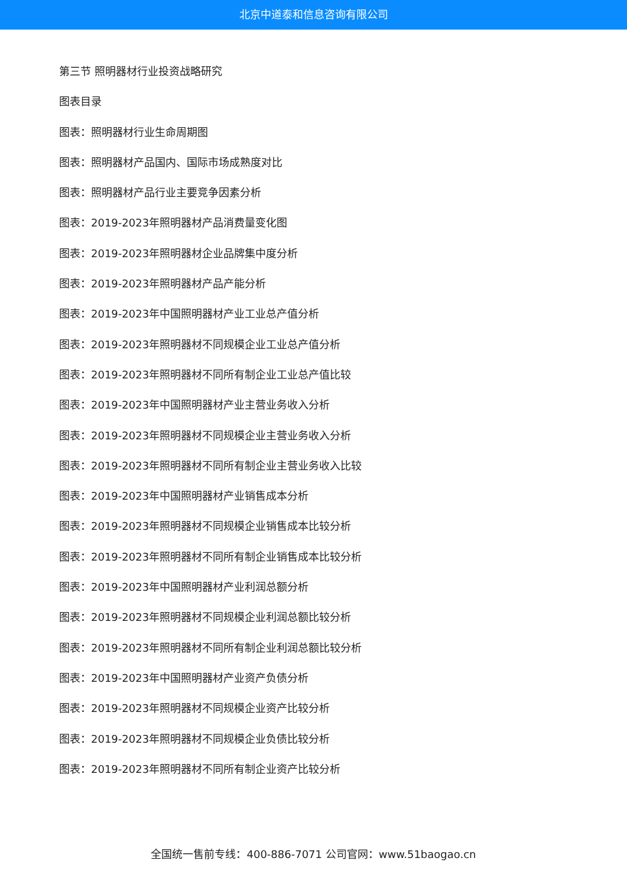北京中道泰和信息咨询有限公司
第三节 照明器材行业投资战略研究
图表目录
图表：照明器材行业生命周期图
图表：照明器材产品国内、国际市场成熟度对比
图表：照明器材产品行业主要竞争因素分析
图表：2019-2023年照明器材产品消费量变化图
图表：2019-2023年照明器材企业品牌集中度分析
图表：2019-2023年照明器材产品产能分析
图表：2019-2023年中国照明器材产业工业总产值分析
图表：2019-2023年照明器材不同规模企业工业总产值分析
图表：2019-2023年照明器材不同所有制企业工业总产值比较
图表：2019-2023年中国照明器材产业主营业务收入分析
图表：2019-2023年照明器材不同规模企业主营业务收入分析
图表：2019-2023年照明器材不同所有制企业主营业务收入比较
图表：2019-2023年中国照明器材产业销售成本分析
图表：2019-2023年照明器材不同规模企业销售成本比较分析
图表：2019-2023年照明器材不同所有制企业销售成本比较分析
图表：2019-2023年中国照明器材产业利润总额分析
图表：2019-2023年照明器材不同规模企业利润总额比较分析
图表：2019-2023年照明器材不同所有制企业利润总额比较分析
图表：2019-2023年中国照明器材产业资产负债分析
图表：2019-2023年照明器材不同规模企业资产比较分析
图表：2019-2023年照明器材不同规模企业负债比较分析
图表：2019-2023年照明器材不同所有制企业资产比较分析
全国统一售前专线：400-886-7071 公司官网：www.51baogao.cn